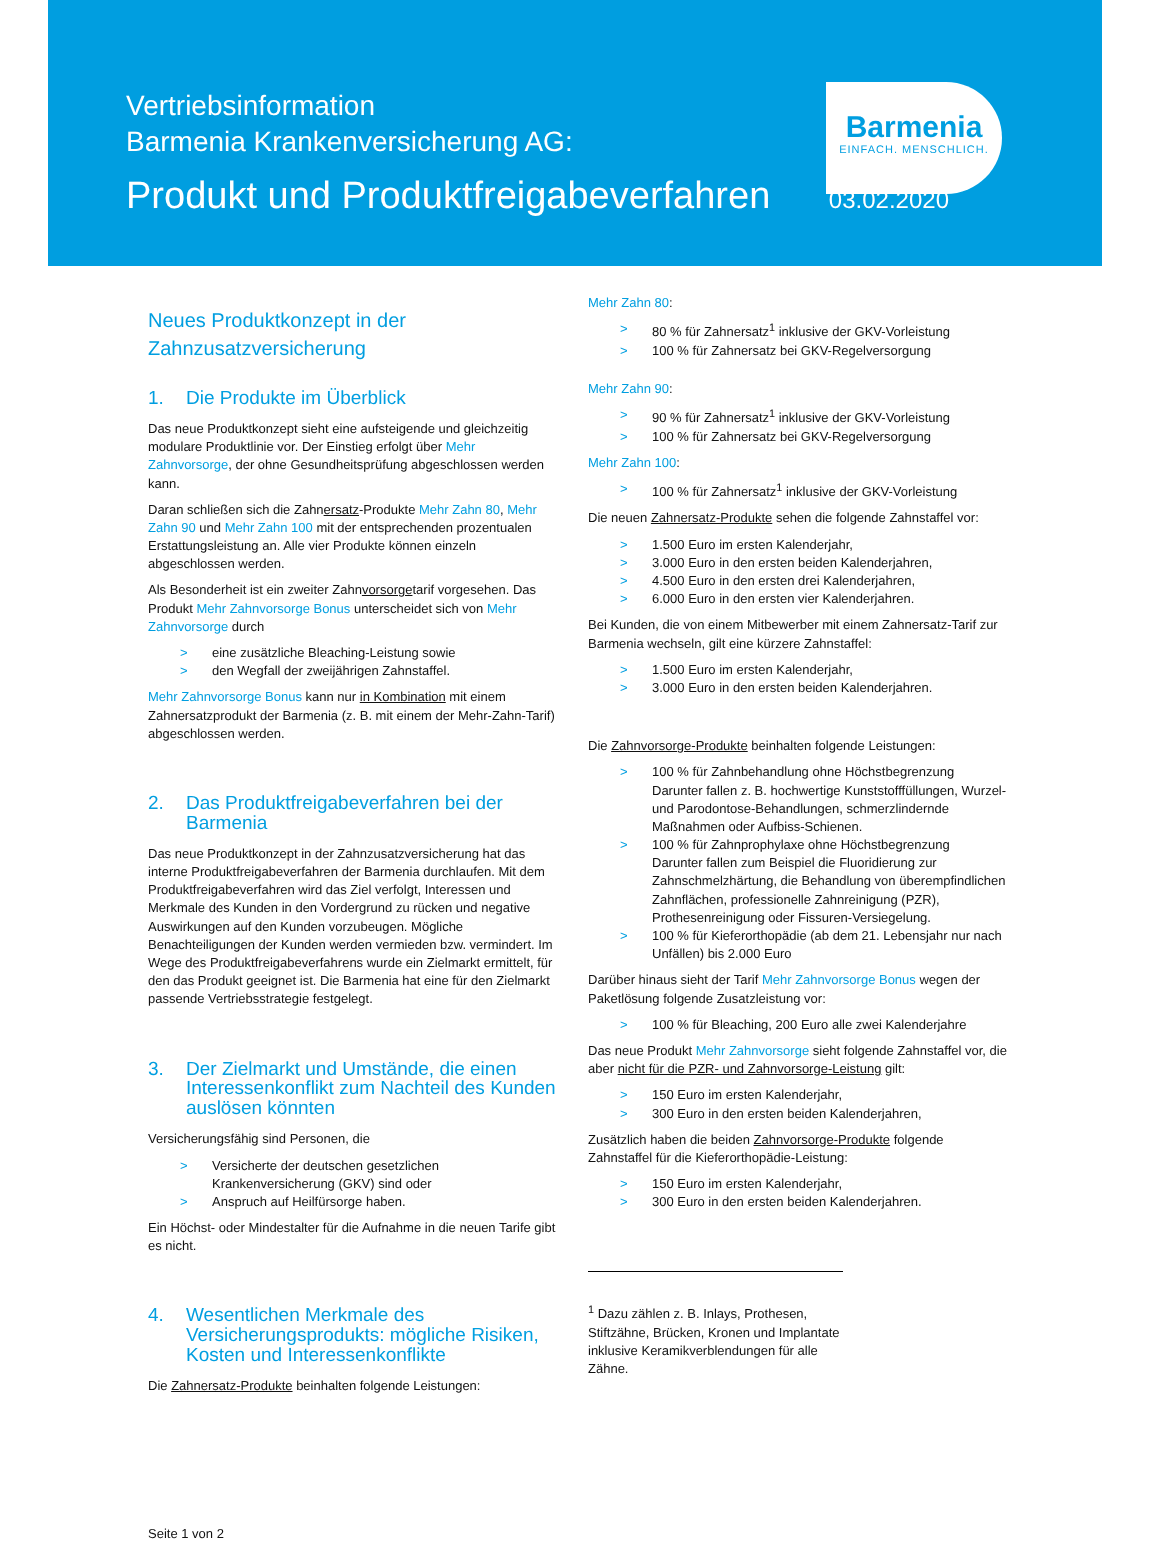Vertriebsinformation
Barmenia Krankenversicherung AG:
Produkt und Produktfreigabeverfahren 03.02.2020
Barmenia
EINFACH. MENSCHLICH.
Neues Produktkonzept in der Zahnzusatzversicherung
1. Die Produkte im Überblick
Das neue Produktkonzept sieht eine aufsteigende und gleichzeitig modulare Produktlinie vor. Der Einstieg erfolgt über Mehr Zahnvorsorge, der ohne Gesundheitsprüfung abgeschlossen werden kann.
Daran schließen sich die Zahnersatz-Produkte Mehr Zahn 80, Mehr Zahn 90 und Mehr Zahn 100 mit der entsprechenden prozentualen Erstattungsleistung an. Alle vier Produkte können einzeln abgeschlossen werden.
Als Besonderheit ist ein zweiter Zahnvorsorgetarif vorgesehen. Das Produkt Mehr Zahnvorsorge Bonus unterscheidet sich von Mehr Zahnvorsorge durch
> eine zusätzliche Bleaching-Leistung sowie
> den Wegfall der zweijährigen Zahnstaffel.
Mehr Zahnvorsorge Bonus kann nur in Kombination mit einem Zahnersatzprodukt der Barmenia (z. B. mit einem der Mehr-Zahn-Tarif) abgeschlossen werden.
2. Das Produktfreigabeverfahren bei der Barmenia
Das neue Produktkonzept in der Zahnzusatzversicherung hat das interne Produktfreigabeverfahren der Barmenia durchlaufen. Mit dem Produktfreigabeverfahren wird das Ziel verfolgt, Interessen und Merkmale des Kunden in den Vordergrund zu rücken und negative Auswirkungen auf den Kunden vorzubeugen. Mögliche Benachteiligungen der Kunden werden vermieden bzw. vermindert. Im Wege des Produktfreigabeverfahrens wurde ein Zielmarkt ermittelt, für den das Produkt geeignet ist. Die Barmenia hat eine für den Zielmarkt passende Vertriebsstrategie festgelegt.
3. Der Zielmarkt und Umstände, die einen Interessenkonflikt zum Nachteil des Kunden auslösen könnten
Versicherungsfähig sind Personen, die
> Versicherte der deutschen gesetzlichen Krankenversicherung (GKV) sind oder
> Anspruch auf Heilfürsorge haben.
Ein Höchst- oder Mindestalter für die Aufnahme in die neuen Tarife gibt es nicht.
4. Wesentlichen Merkmale des Versicherungsprodukts: mögliche Risiken, Kosten und Interessenkonflikte
Die Zahnersatz-Produkte beinhalten folgende Leistungen:
Seite 1 von 2
Mehr Zahn 80:
> 80 % für Zahnersatz<sup>1</sup> inklusive der GKV-Vorleistung
> 100 % für Zahnersatz bei GKV-Regelversorgung
Mehr Zahn 90:
> 90 % für Zahnersatz<sup>1</sup> inklusive der GKV-Vorleistung
> 100 % für Zahnersatz bei GKV-Regelversorgung
Mehr Zahn 100:
> 100 % für Zahnersatz<sup>1</sup> inklusive der GKV-Vorleistung
Die neuen Zahnersatz-Produkte sehen die folgende Zahnstaffel vor:
> 1.500 Euro im ersten Kalenderjahr,
> 3.000 Euro in den ersten beiden Kalenderjahren,
> 4.500 Euro in den ersten drei Kalenderjahren,
> 6.000 Euro in den ersten vier Kalenderjahren.
Bei Kunden, die von einem Mitbewerber mit einem Zahnersatz-Tarif zur Barmenia wechseln, gilt eine kürzere Zahnstaffel:
> 1.500 Euro im ersten Kalenderjahr,
> 3.000 Euro in den ersten beiden Kalenderjahren.
Die Zahnvorsorge-Produkte beinhalten folgende Leistungen:
> 100 % für Zahnbehandlung ohne Höchstbegrenzung
Darunter fallen z. B. hochwertige Kunststofffüllungen, Wurzel- und Parodontose-Behandlungen, schmerzlindernde Maßnahmen oder Aufbiss-Schienen.
> 100 % für Zahnprophylaxe ohne Höchstbegrenzung
Darunter fallen zum Beispiel die Fluoridierung zur Zahnschmelzhärtung, die Behandlung von überempfindlichen Zahnflächen, professionelle Zahnreinigung (PZR), Prothesenreinigung oder Fissuren-Versiegelung.
> 100 % für Kieferorthopädie (ab dem 21. Lebensjahr nur nach Unfällen) bis 2.000 Euro
Darüber hinaus sieht der Tarif Mehr Zahnvorsorge Bonus wegen der Paketlösung folgende Zusatzleistung vor:
> 100 % für Bleaching, 200 Euro alle zwei Kalenderjahre
Das neue Produkt Mehr Zahnvorsorge sieht folgende Zahnstaffel vor, die aber nicht für die PZR- und Zahnvorsorge-Leistung gilt:
> 150 Euro im ersten Kalenderjahr,
> 300 Euro in den ersten beiden Kalenderjahren,
Zusätzlich haben die beiden Zahnvorsorge-Produkte folgende Zahnstaffel für die Kieferorthopädie-Leistung:
> 150 Euro im ersten Kalenderjahr,
> 300 Euro in den ersten beiden Kalenderjahren.
<sup>1</sup> Dazu zählen z. B. Inlays, Prothesen, Stiftzähne, Brücken, Kronen und Implantate inklusive Keramikverblendungen für alle Zähne.